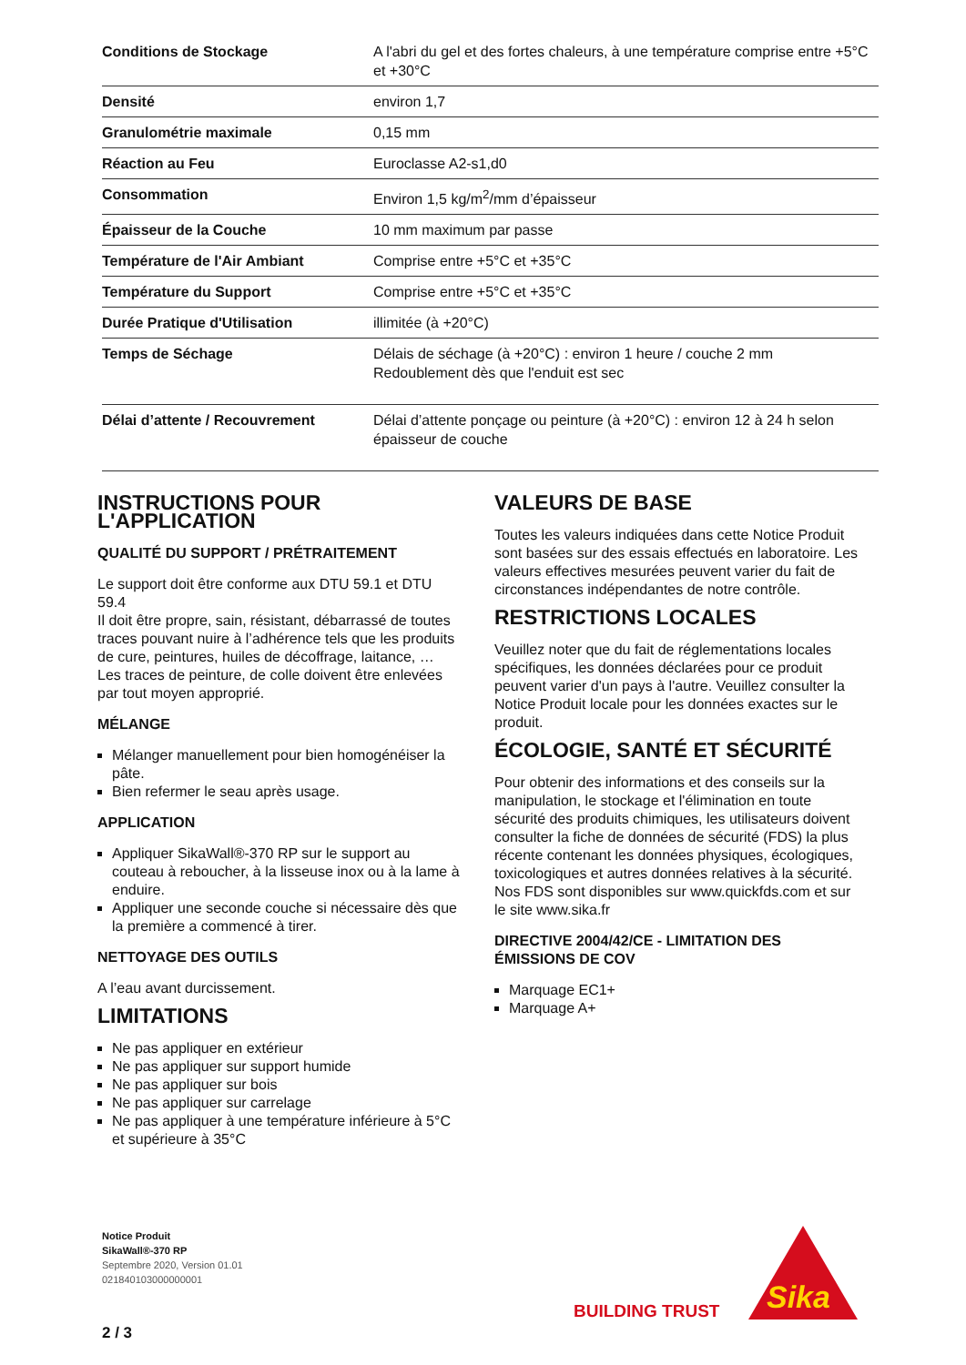| Conditions de Stockage | A l'abri du gel et des fortes chaleurs, à une température comprise entre +5°C et +30°C |
| Densité | environ 1,7 |
| Granulométrie maximale | 0,15 mm |
| Réaction au Feu | Euroclasse A2-s1,d0 |
| Consommation | Environ 1,5 kg/m<sup>2</sup>/mm d’épaisseur |
| Épaisseur de la Couche | 10 mm maximum par passe |
| Température de l'Air Ambiant | Comprise entre +5°C et +35°C |
| Température du Support | Comprise entre +5°C et +35°C |
| Durée Pratique d'Utilisation | illimitée (à +20°C) |
| Temps de Séchage | Délais de séchage (à +20°C) : environ 1 heure / couche 2 mm Redoublement dès que l'enduit est sec |
| Délai d’attente / Recouvrement | Délai d’attente ponçage ou peinture (à +20°C) : environ 12 à 24 h selon épaisseur de couche |
INSTRUCTIONS POUR L'APPLICATION
QUALITÉ DU SUPPORT / PRÉTRAITEMENT
Le support doit être conforme aux DTU 59.1 et DTU 59.4
Il doit être propre, sain, résistant, débarrassé de toutes traces pouvant nuire à l’adhérence tels que les produits de cure, peintures, huiles de décoffrage, laitance, …
Les traces de peinture, de colle doivent être enlevées par tout moyen approprié.
MÉLANGE
Mélanger manuellement pour bien homogénéiser la pâte.
Bien refermer le seau après usage.
APPLICATION
Appliquer SikaWall®-370 RP sur le support au couteau à reboucher, à la lisseuse inox ou à la lame à enduire.
Appliquer une seconde couche si nécessaire dès que la première a commencé à tirer.
NETTOYAGE DES OUTILS
A l’eau avant durcissement.
LIMITATIONS
Ne pas appliquer en extérieur
Ne pas appliquer sur support humide
Ne pas appliquer sur bois
Ne pas appliquer sur carrelage
Ne pas appliquer à une température inférieure à 5°C et supérieure à 35°C
VALEURS DE BASE
Toutes les valeurs indiquées dans cette Notice Produit sont basées sur des essais effectués en laboratoire. Les valeurs effectives mesurées peuvent varier du fait de circonstances indépendantes de notre contrôle.
RESTRICTIONS LOCALES
Veuillez noter que du fait de réglementations locales spécifiques, les données déclarées pour ce produit peuvent varier d'un pays à l'autre. Veuillez consulter la Notice Produit locale pour les données exactes sur le produit.
ÉCOLOGIE, SANTÉ ET SÉCURITÉ
Pour obtenir des informations et des conseils sur la manipulation, le stockage et l'élimination en toute sécurité des produits chimiques, les utilisateurs doivent consulter la fiche de données de sécurité (FDS) la plus récente contenant les données physiques, écologiques, toxicologiques et autres données relatives à la sécurité. Nos FDS sont disponibles sur www.quickfds.com et sur le site www.sika.fr
DIRECTIVE 2004/42/CE - LIMITATION DES ÉMISSIONS DE COV
Marquage EC1+
Marquage A+
Notice Produit
SikaWall®-370 RP
Septembre 2020, Version 01.01
021840103000000001
2 / 3
BUILDING TRUST
Sika